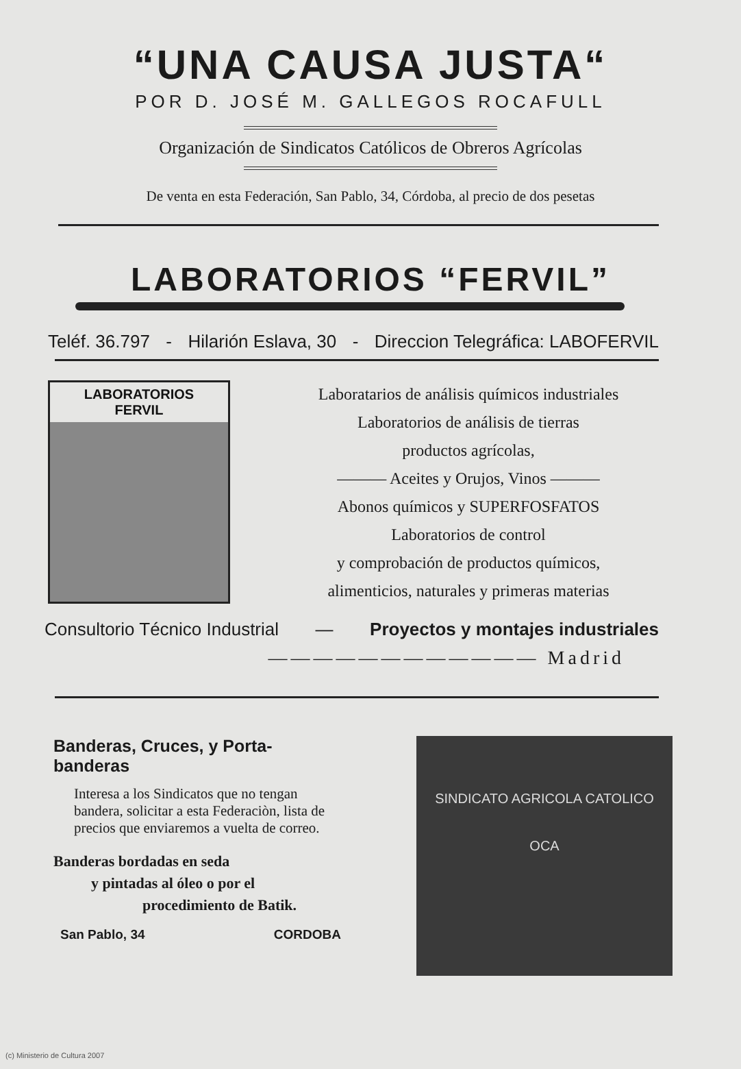“UNA CAUSA JUSTA“
POR D. JOSÉ M. GALLEGOS ROCAFULL
Organización de Sindicatos Católicos de Obreros Agrícolas
De venta en esta Federación, San Pablo, 34, Córdoba, al precio de dos pesetas
LABORATORIOS “FERVIL”
Teléf. 36.797 - Hilarión Eslava, 30 - Direccion Telegráfica: LABOFERVIL
LABORATORIOS
FERVIL
Laboratarios de análisis químicos industriales
Laboratorios de análisis de tierras
productos agrícolas,
——— Aceites y Orujos, Vinos ———
Abonos químicos y SUPERFOSFATOS
Laboratorios de control
y comprobación de productos químicos,
alimenticios, naturales y primeras materias
Consultorio Técnico Industrial — Proyectos y montajes industriales
———————————— Madrid
Banderas, Cruces, y Porta-banderas
Interesa a los Sindicatos que no tengan bandera, solicitar a esta Federaciòn, lista de precios que enviaremos a vuelta de correo.
Banderas bordadas en seda
y pintadas al óleo o por el
procedimiento de Batik.
San Pablo, 34 CORDOBA
SINDICATO AGRICOLA CATOLICO
OCA
(c) Ministerio de Cultura 2007